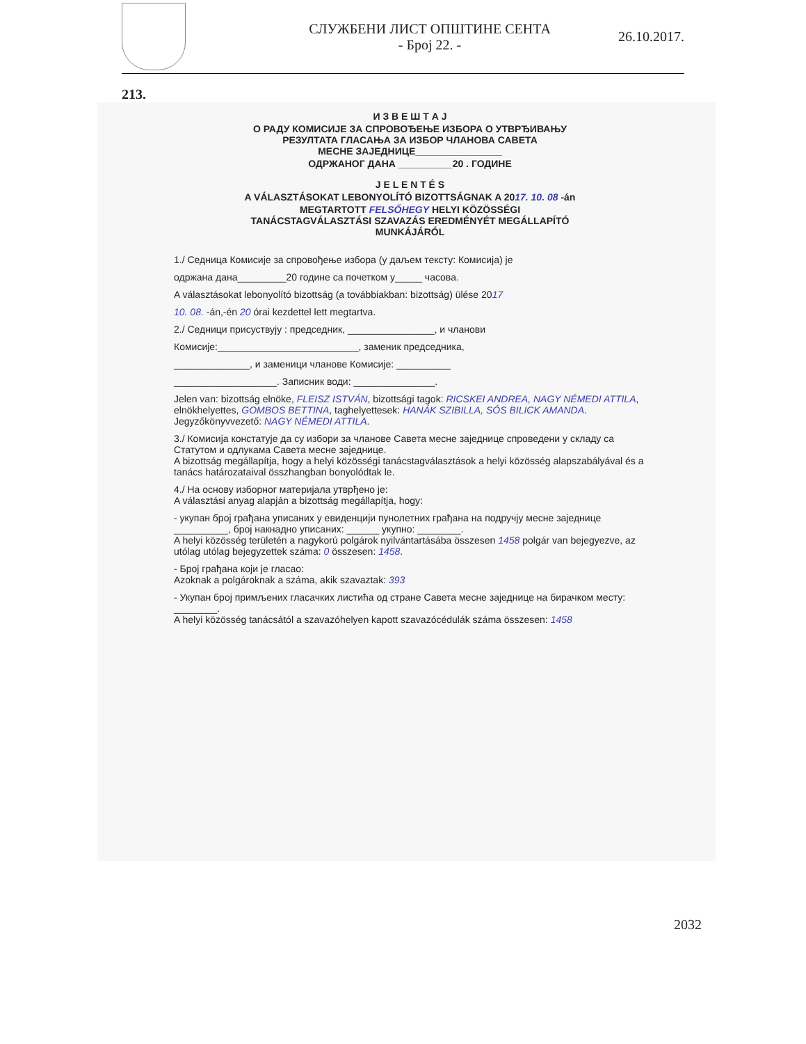СЛУЖБЕНИ ЛИСТ ОПШТИНЕ СЕНТА
- Број 22. -
26.10.2017.
213.
И З В Е Ш Т А Ј
О РАДУ КОМИСИЈЕ ЗА СПРОВОЂЕЊЕ ИЗБОРА О УТВРЂИВАЊУ
РЕЗУЛТАТА ГЛАСАЊА ЗА ИЗБОР ЧЛАНОВА САВЕТА
МЕСНЕ ЗАЈЕДНИЦЕ________________
ОДРЖАНОГ ДАНА __________20 . ГОДИНЕ
J E L E N T É S
A VÁLASZTÁSOKAT LEBONYOLÍTÓ BIZOTTSÁGNAK A 2017. 10. 08 -án
MEGTARTOTT FELSŐHEGY HELYI KÖZÖSSÉGI
TANÁCSTAGVÁLASZTÁSI SZAVAZÁS EREDMÉNYÉT MEGÁLLAPÍTÓ
MUNKÁJÁRÓL
1./ Седница Комисије за спровођење избора (у даљем тексту: Комисија) је
одржана дана_________20 године са почетком у_____ часова.
A választásokat lebonyolító bizottság (a továbbiakban: bizottság) ülése 2017
10. 08. -án,-én 20 órai kezdettel lett megtartva.
2./ Седници присуствују : председник, ________________, и чланови
Комисије:__________________________, заменик председника,
______________, и заменици чланове Комисије: __________
___________________. Записник води: _______________.
Jelen van: bizottság elnöke, FLEISZ ISTVÁN, bizottsági tagok: RICSKEI ANDREA, NAGY NÉMEDI ATTILA, elnökhelyettes, GOMBOS BETTINA, taghelyettesek: HANÁK SZIBILLA, SÓS BILICK AMANDA. Jegyzőkönyvvezető: NAGY NÉMEDI ATTILA.
3./ Комисија констатује да су избори за чланове Савета месне заједнице спроведени у складу са Статутом и одлукама Савета месне заједнице.
A bizottság megállapítja, hogy a helyi közösségi tanácstagválasztások a helyi közösség alapszabályával és a tanács határozataival összhangban bonyolódtak le.
4./ На основу изборног материјала утврђено је:
A választási anyag alapján a bizottság megállapítja, hogy:
- укупан број грађана уписаних у евиденцији пунолетних грађана на подручју месне заједнице __________, број накнадно уписаних: ______ укупно: ________.
A helyi közösség területén a nagykorú polgárok nyilvántartásába összesen 1458 polgár van bejegyezve, az utólag utólag bejegyzettek száma: 0 összesen: 1458.
- Број грађана који је гласао:
Azoknak a polgároknak a száma, akik szavaztak: 393
- Укупан број примљених гласачких листића од стране Савета месне заједнице на бирачком месту: ________.
A helyi közösség tanácsától a szavazóhelyen kapott szavazócédulák száma összesen: 1458
2032